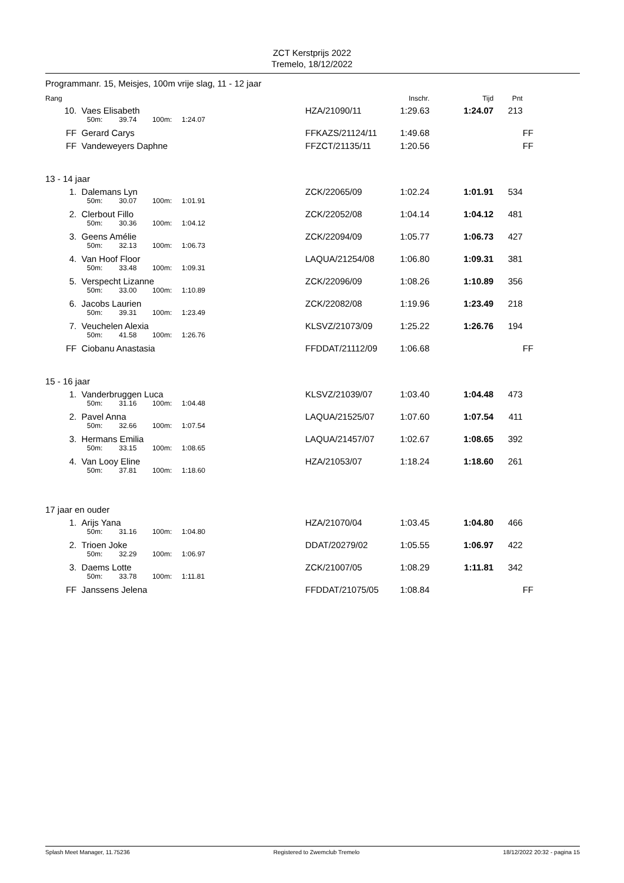ZCT Kerstprijs 2022
Tremelo, 18/12/2022
Programmanr. 15, Meisjes, 100m vrije slag, 11 - 12 jaar
| Rang | | | | | | Inschr. | Tijd | Pnt | |
| 10. | Vaes Elisabeth | | | | HZA/21090/11 | 1:29.63 | 1:24.07 | 213 | |
| | 50m: | 39.74 | 100m: | 1:24.07 | | | | | |
| FF | Gerard Carys | | | | FFKAZS/21124/11 | 1:49.68 | | | FF |
| FF | Vandeweyers Daphne | | | | FFZCT/21135/11 | 1:20.56 | | | FF |
| 13 - 14 jaar | | | | | | | | | |
| 1. | Dalemans Lyn | | | | ZCK/22065/09 | 1:02.24 | 1:01.91 | 534 | |
| | 50m: | 30.07 | 100m: | 1:01.91 | | | | | |
| 2. | Clerbout Fillo | | | | ZCK/22052/08 | 1:04.14 | 1:04.12 | 481 | |
| | 50m: | 30.36 | 100m: | 1:04.12 | | | | | |
| 3. | Geens Amélie | | | | ZCK/22094/09 | 1:05.77 | 1:06.73 | 427 | |
| | 50m: | 32.13 | 100m: | 1:06.73 | | | | | |
| 4. | Van Hoof Floor | | | | LAQUA/21254/08 | 1:06.80 | 1:09.31 | 381 | |
| | 50m: | 33.48 | 100m: | 1:09.31 | | | | | |
| 5. | Verspecht Lizanne | | | | ZCK/22096/09 | 1:08.26 | 1:10.89 | 356 | |
| | 50m: | 33.00 | 100m: | 1:10.89 | | | | | |
| 6. | Jacobs Laurien | | | | ZCK/22082/08 | 1:19.96 | 1:23.49 | 218 | |
| | 50m: | 39.31 | 100m: | 1:23.49 | | | | | |
| 7. | Veuchelen Alexia | | | | KLSVZ/21073/09 | 1:25.22 | 1:26.76 | 194 | |
| | 50m: | 41.58 | 100m: | 1:26.76 | | | | | |
| FF | Ciobanu Anastasia | | | | FFDDAT/21112/09 | 1:06.68 | | | FF |
| 15 - 16 jaar | | | | | | | | | |
| 1. | Vanderbruggen Luca | | | | KLSVZ/21039/07 | 1:03.40 | 1:04.48 | 473 | |
| | 50m: | 31.16 | 100m: | 1:04.48 | | | | | |
| 2. | Pavel Anna | | | | LAQUA/21525/07 | 1:07.60 | 1:07.54 | 411 | |
| | 50m: | 32.66 | 100m: | 1:07.54 | | | | | |
| 3. | Hermans Emilia | | | | LAQUA/21457/07 | 1:02.67 | 1:08.65 | 392 | |
| | 50m: | 33.15 | 100m: | 1:08.65 | | | | | |
| 4. | Van Looy Eline | | | | HZA/21053/07 | 1:18.24 | 1:18.60 | 261 | |
| | 50m: | 37.81 | 100m: | 1:18.60 | | | | | |
| 17 jaar en ouder | | | | | | | | | |
| 1. | Arijs Yana | | | | HZA/21070/04 | 1:03.45 | 1:04.80 | 466 | |
| | 50m: | 31.16 | 100m: | 1:04.80 | | | | | |
| 2. | Trioen Joke | | | | DDAT/20279/02 | 1:05.55 | 1:06.97 | 422 | |
| | 50m: | 32.29 | 100m: | 1:06.97 | | | | | |
| 3. | Daems Lotte | | | | ZCK/21007/05 | 1:08.29 | 1:11.81 | 342 | |
| | 50m: | 33.78 | 100m: | 1:11.81 | | | | | |
| FF | Janssens Jelena | | | | FFDDAT/21075/05 | 1:08.84 | | | FF |
Splash Meet Manager, 11.75236 Registered to Zwemclub Tremelo 18/12/2022 20:32 - pagina 15